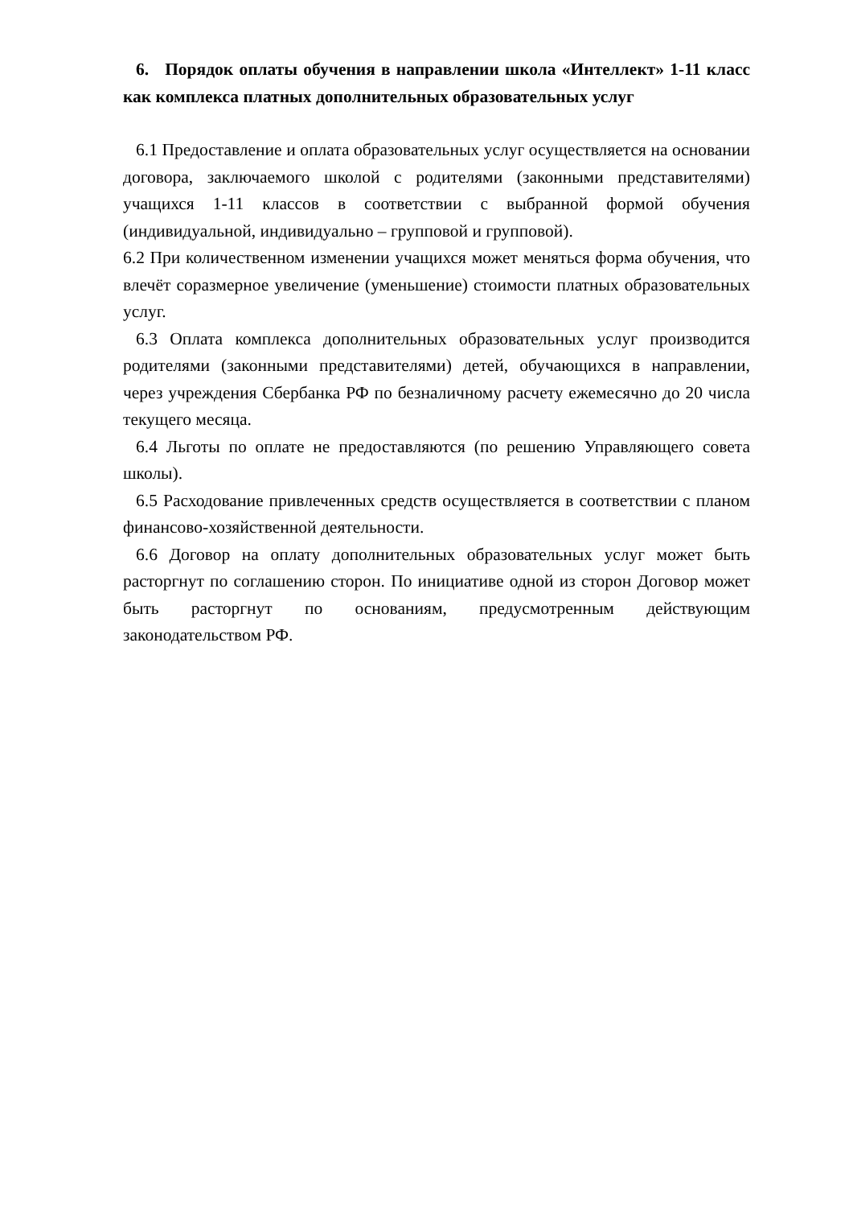6. Порядок оплаты обучения в направлении школа «Интеллект» 1-11 класс как комплекса платных дополнительных образовательных услуг
6.1 Предоставление и оплата образовательных услуг осуществляется на основании договора, заключаемого школой с родителями (законными представителями) учащихся 1-11 классов в соответствии с выбранной формой обучения (индивидуальной, индивидуально – групповой и групповой).
6.2 При количественном изменении учащихся может меняться форма обучения, что влечёт соразмерное увеличение (уменьшение) стоимости платных образовательных услуг.
6.3 Оплата комплекса дополнительных образовательных услуг производится родителями (законными представителями) детей, обучающихся в направлении, через учреждения Сбербанка РФ по безналичному расчету ежемесячно до 20 числа текущего месяца.
6.4 Льготы по оплате не предоставляются (по решению Управляющего совета школы).
6.5 Расходование привлеченных средств осуществляется в соответствии с планом финансово-хозяйственной деятельности.
6.6 Договор на оплату дополнительных образовательных услуг может быть расторгнут по соглашению сторон. По инициативе одной из сторон Договор может быть расторгнут по основаниям, предусмотренным действующим законодательством РФ.